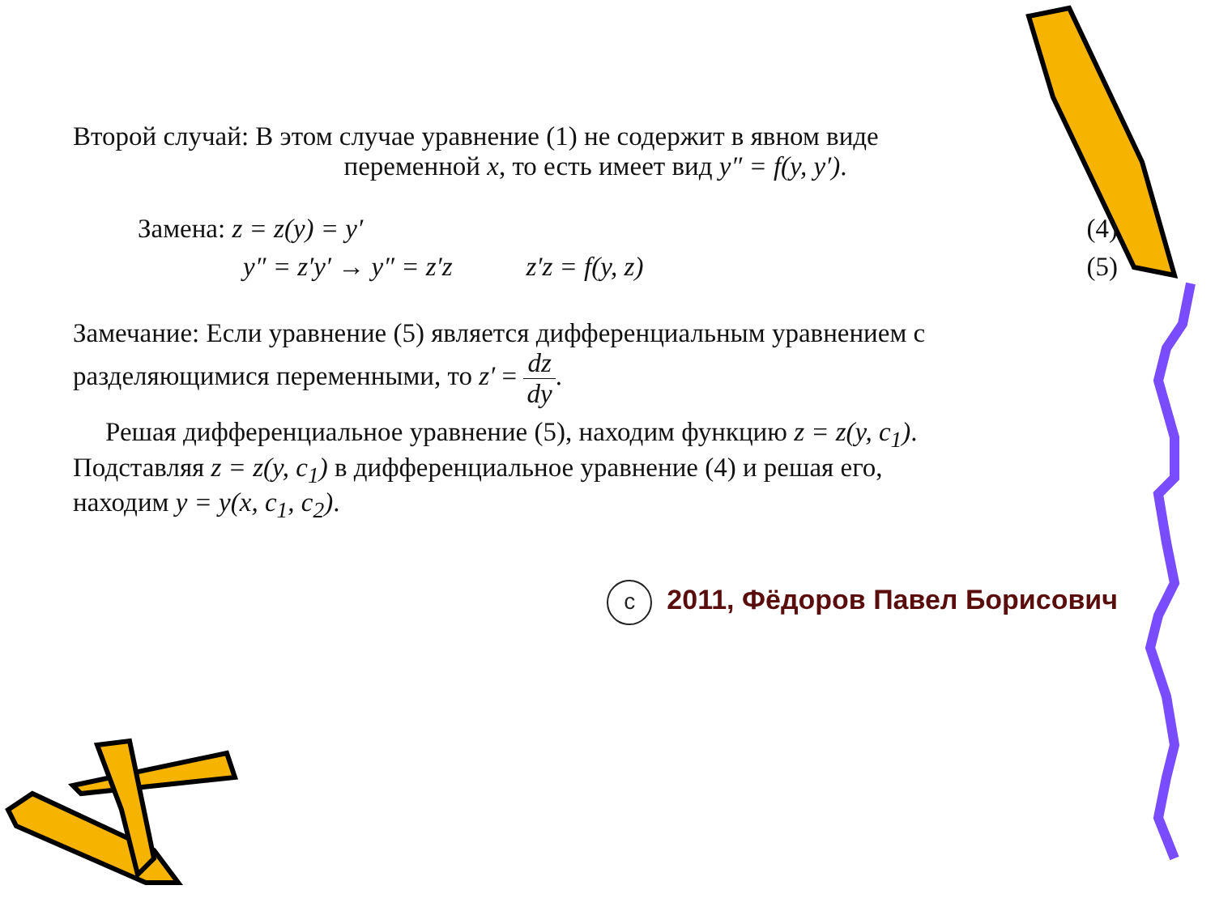Второй случай: В этом случае уравнение (1) не содержит в явном виде
переменной x, то есть имеет вид y″ = f(y, y′).
Замена: z = z(y) = y′ (4)
y″ = z′y′ → y″ = z′z z′z = f(y, z) (5)
Замечание: Если уравнение (5) является дифференциальным уравнением с
разделяющимися переменными, то z′ = dz dy.
Решая дифференциальное уравнение (5), находим функцию z = z(y, c<sub>1</sub>).
Подставляя z = z(y, c<sub>1</sub>) в дифференциальное уравнение (4) и решая его,
находим y = y(x, c<sub>1</sub>, c<sub>2</sub>).
c 2011, Фёдоров Павел Борисович